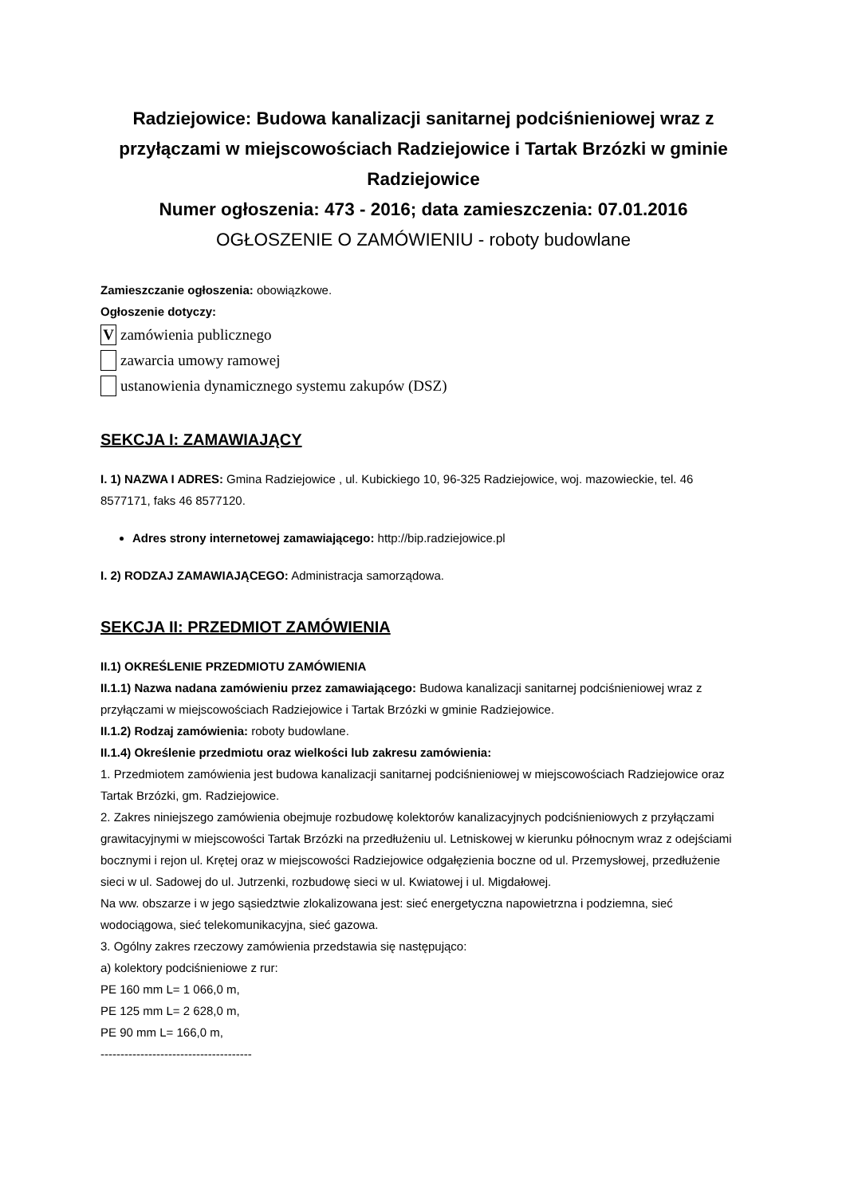Radziejowice: Budowa kanalizacji sanitarnej podciśnieniowej wraz z przyłączami w miejscowościach Radziejowice i Tartak Brzózki w gminie Radziejowice
Numer ogłoszenia: 473 - 2016; data zamieszczenia: 07.01.2016
OGŁOSZENIE O ZAMÓWIENIU - roboty budowlane
Zamieszczanie ogłoszenia: obowiązkowe.
Ogłoszenie dotyczy:
Vzamówienia publicznego
zawarcia umowy ramowej
ustanowienia dynamicznego systemu zakupów (DSZ)
SEKCJA I: ZAMAWIAJĄCY
I. 1) NAZWA I ADRES: Gmina Radziejowice , ul. Kubickiego 10, 96-325 Radziejowice, woj. mazowieckie, tel. 46 8577171, faks 46 8577120.
Adres strony internetowej zamawiającego: http://bip.radziejowice.pl
I. 2) RODZAJ ZAMAWIAJĄCEGO: Administracja samorządowa.
SEKCJA II: PRZEDMIOT ZAMÓWIENIA
II.1) OKREŚLENIE PRZEDMIOTU ZAMÓWIENIA
II.1.1) Nazwa nadana zamówieniu przez zamawiającego: Budowa kanalizacji sanitarnej podciśnieniowej wraz z przyłączami w miejscowościach Radziejowice i Tartak Brzózki w gminie Radziejowice.
II.1.2) Rodzaj zamówienia: roboty budowlane.
II.1.4) Określenie przedmiotu oraz wielkości lub zakresu zamówienia:
1. Przedmiotem zamówienia jest budowa kanalizacji sanitarnej podciśnieniowej w miejscowościach Radziejowice oraz Tartak Brzózki, gm. Radziejowice.
2. Zakres niniejszego zamówienia obejmuje rozbudowę kolektorów kanalizacyjnych podciśnieniowych z przyłączami grawitacyjnymi w miejscowości Tartak Brzózki na przedłużeniu ul. Letniskowej w kierunku północnym wraz z odejściami bocznymi i rejon ul. Krętej oraz w miejscowości Radziejowice odgałęzienia boczne od ul. Przemysłowej, przedłużenie sieci w ul. Sadowej do ul. Jutrzenki, rozbudowę sieci w ul. Kwiatowej i ul. Migdałowej.
Na ww. obszarze i w jego sąsiedztwie zlokalizowana jest: sieć energetyczna napowietrzna i podziemna, sieć wodociągowa, sieć telekomunikacyjna, sieć gazowa.
3. Ogólny zakres rzeczowy zamówienia przedstawia się następująco:
a) kolektory podciśnieniowe z rur:
PE 160 mm L= 1 066,0 m,
PE 125 mm L= 2 628,0 m,
PE 90 mm L= 166,0 m,
--------------------------------------